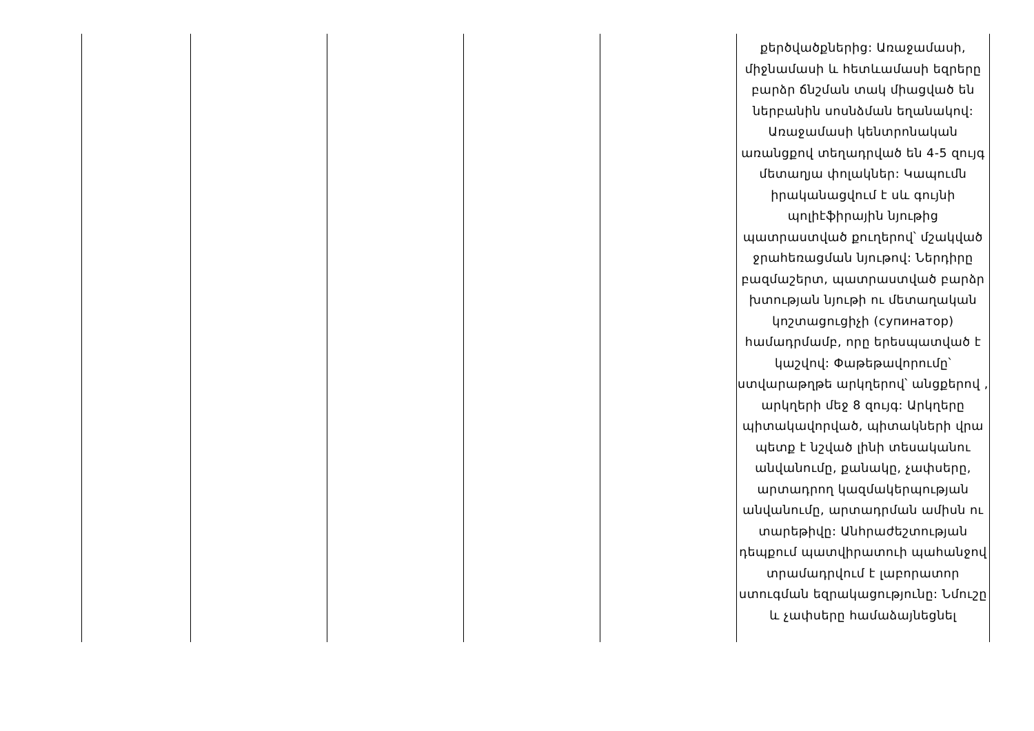| | | | | | քերծվածքներից: Առաջամասի, միջնամասի և հետևամասի եզրերը բարձր ճնշման տակ միացված են ներբանին սոսնձման եղանակով: Առաջամասի կենտրոնական առանցքով տեղադրված են 4-5 զույգ մետաղյա փոլակներ: Կապումն իրականացվում է սև գույնի պոլիէֆիրային նյութից պատրաստված քուղերով՝ մշակված ջրահեռացման նյութով: Ներդիրը բազմաշերտ, պատրաստված բարձր խտության նյութի ու մետաղական կոշտացուցիչի (супинатор) համադրմամբ, որը երեսպատված է կաշվով: Փաթեթավորումը՝ ստվարաթղթե արկղերով՝ անցքերով , արկղերի մեջ 8 զույգ: Արկղերը պիտակավորված, պիտակների վրա պետք է նշված լինի տեսականու անվանումը, քանակը, չափսերը, արտադրող կազմակերպության անվանումը, արտադրման ամիսն ու տարեթիվը: Անհրաժեշտության դեպքում պատվիրատուի պահանջով տրամադրվում է լաբորատոր ստուգման եզրակացությունը: Նմուշը և չափսերը համաձայնեցնել |